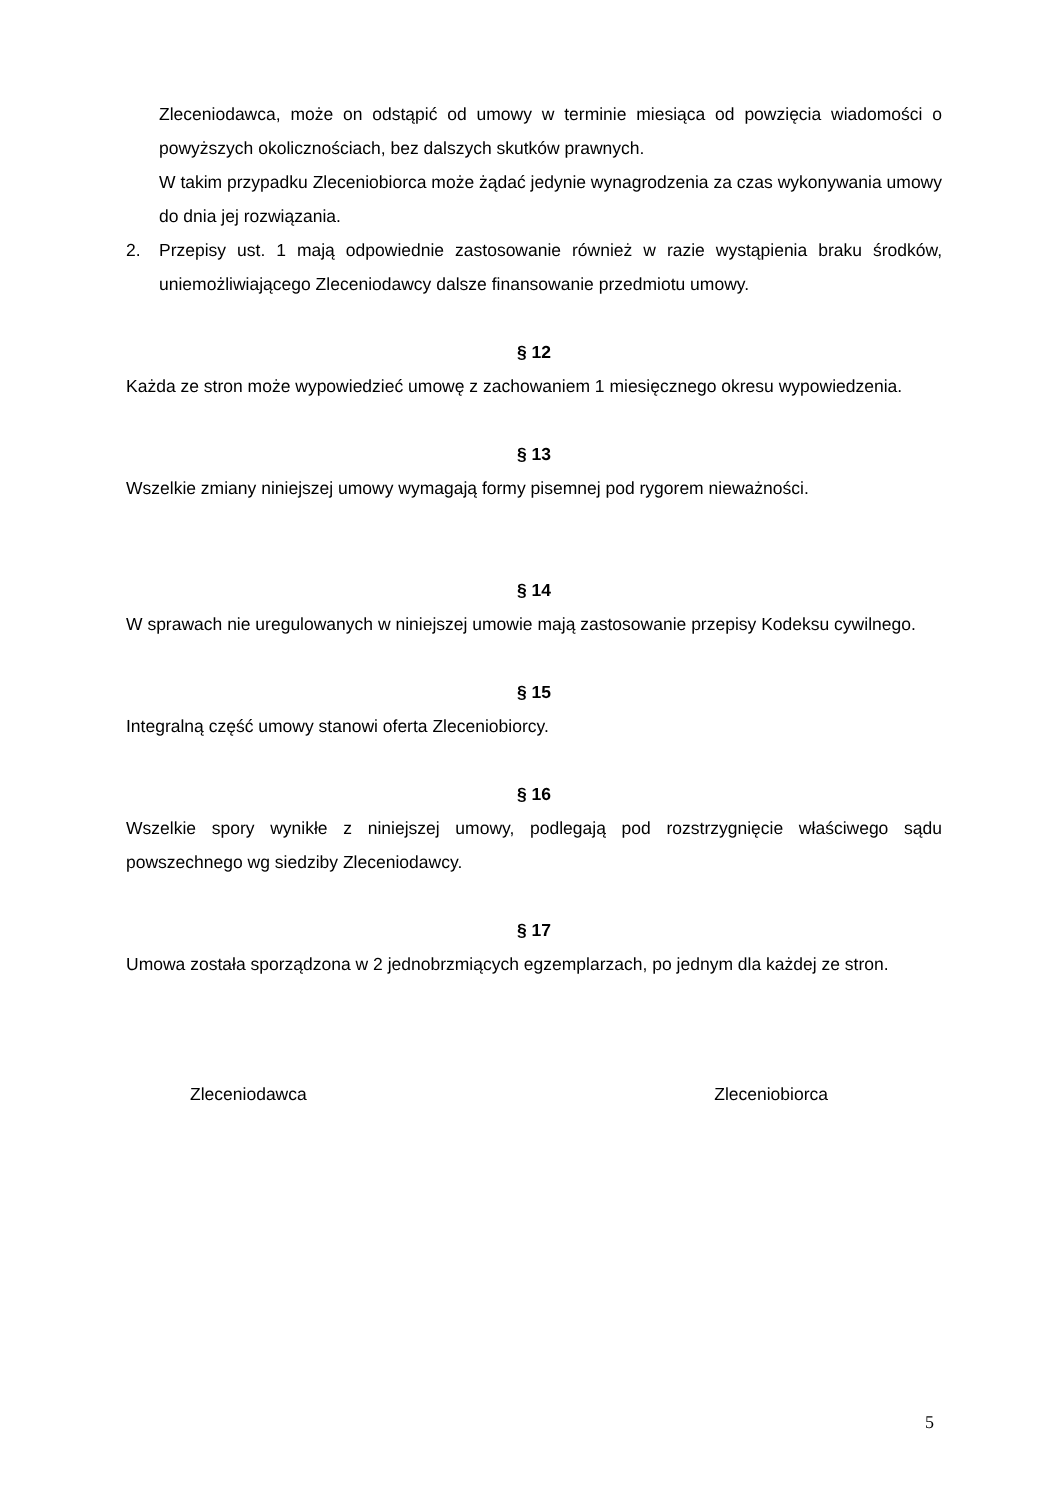Zleceniodawca, może on odstąpić od umowy w terminie miesiąca od powzięcia wiadomości o powyższych okolicznościach, bez dalszych skutków prawnych.
W takim przypadku Zleceniobiorca może żądać jedynie wynagrodzenia za czas wykonywania umowy do dnia jej rozwiązania.
2. Przepisy ust. 1 mają odpowiednie zastosowanie również w razie wystąpienia braku środków, uniemożliwiającego Zleceniodawcy dalsze finansowanie przedmiotu umowy.
§ 12
Każda ze stron może wypowiedzieć umowę z zachowaniem 1 miesięcznego okresu wypowiedzenia.
§ 13
Wszelkie zmiany niniejszej umowy wymagają formy pisemnej pod rygorem nieważności.
§ 14
W sprawach nie uregulowanych w niniejszej umowie mają zastosowanie przepisy Kodeksu cywilnego.
§ 15
Integralną część umowy stanowi oferta Zleceniobiorcy.
§ 16
Wszelkie spory wynikłe z niniejszej umowy, podlegają pod rozstrzygnięcie właściwego sądu powszechnego wg siedziby Zleceniodawcy.
§ 17
Umowa została sporządzona w 2 jednobrzmiących egzemplarzach, po jednym dla każdej ze stron.
Zleceniodawca Zleceniobiorca
5